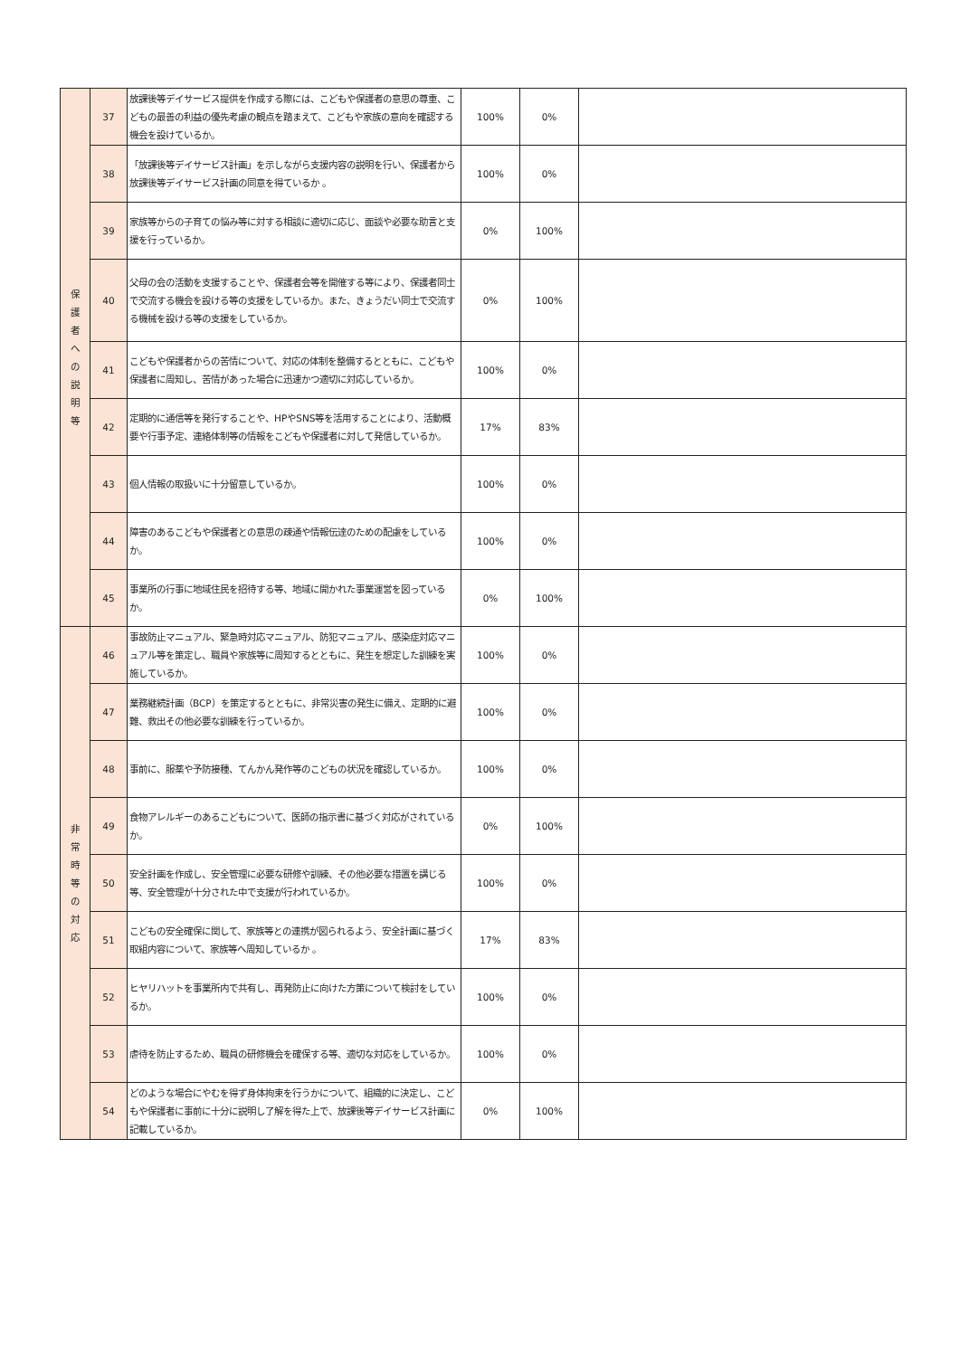| 保 護 者 へ の 説 明 等 | 37 | 放課後等デイサービス提供を作成する際には、こどもや保護者の意思の尊重、こどもの最善の利益の優先考慮の観点を踏まえて、こどもや家族の意向を確認する機会を設けているか。 | 100% | 0% | |
| | 38 | 「放課後等デイサービス計画」を示しながら支援内容の説明を行い、保護者から放課後等デイサービス計画の同意を得ているか 。 | 100% | 0% | |
| | 39 | 家族等からの子育ての悩み等に対する相談に適切に応じ、面談や必要な助言と支援を行っているか。 | 0% | 100% | |
| | 40 | 父母の会の活動を支援することや、保護者会等を開催する等により、保護者同士で交流する機会を設ける等の支援をしているか。また、きょうだい同士で交流する機械を設ける等の支援をしているか。 | 0% | 100% | |
| | 41 | こどもや保護者からの苦情について、対応の体制を整備するとともに、こどもや保護者に周知し、苦情があった場合に迅速かつ適切に対応しているか。 | 100% | 0% | |
| | 42 | 定期的に通信等を発行することや、HPやSNS等を活用することにより、活動概要や行事予定、連絡体制等の情報をこどもや保護者に対して発信しているか。 | 17% | 83% | |
| | 43 | 個人情報の取扱いに十分留意しているか。 | 100% | 0% | |
| | 44 | 障害のあるこどもや保護者との意思の疎通や情報伝達のための配慮をしているか。 | 100% | 0% | |
| | 45 | 事業所の行事に地域住民を招待する等、地域に開かれた事業運営を図っているか。 | 0% | 100% | |
| 非 常 時 等 の 対 応 | 46 | 事故防止マニュアル、緊急時対応マニュアル、防犯マニュアル、感染症対応マニュアル等を策定し、職員や家族等に周知するとともに、発生を想定した訓練を実施しているか。 | 100% | 0% | |
| | 47 | 業務継続計画（BCP）を策定するとともに、非常災害の発生に備え、定期的に避難、救出その他必要な訓練を行っているか。 | 100% | 0% | |
| | 48 | 事前に、服薬や予防接種、てんかん発作等のこどもの状況を確認しているか。 | 100% | 0% | |
| | 49 | 食物アレルギーのあるこどもについて、医師の指示書に基づく対応がされているか。 | 0% | 100% | |
| | 50 | 安全計画を作成し、安全管理に必要な研修や訓練、その他必要な措置を講じる等、安全管理が十分された中で支援が行われているか。 | 100% | 0% | |
| | 51 | こどもの安全確保に関して、家族等との連携が図られるよう、安全計画に基づく取組内容について、家族等へ周知しているか 。 | 17% | 83% | |
| | 52 | ヒヤリハットを事業所内で共有し、再発防止に向けた方策について検討をしているか。 | 100% | 0% | |
| | 53 | 虐待を防止するため、職員の研修機会を確保する等、適切な対応をしているか。 | 100% | 0% | |
| | 54 | どのような場合にやむを得ず身体拘束を行うかについて、組織的に決定し、こどもや保護者に事前に十分に説明し了解を得た上で、放課後等デイサービス計画に記載しているか。 | 0% | 100% | |